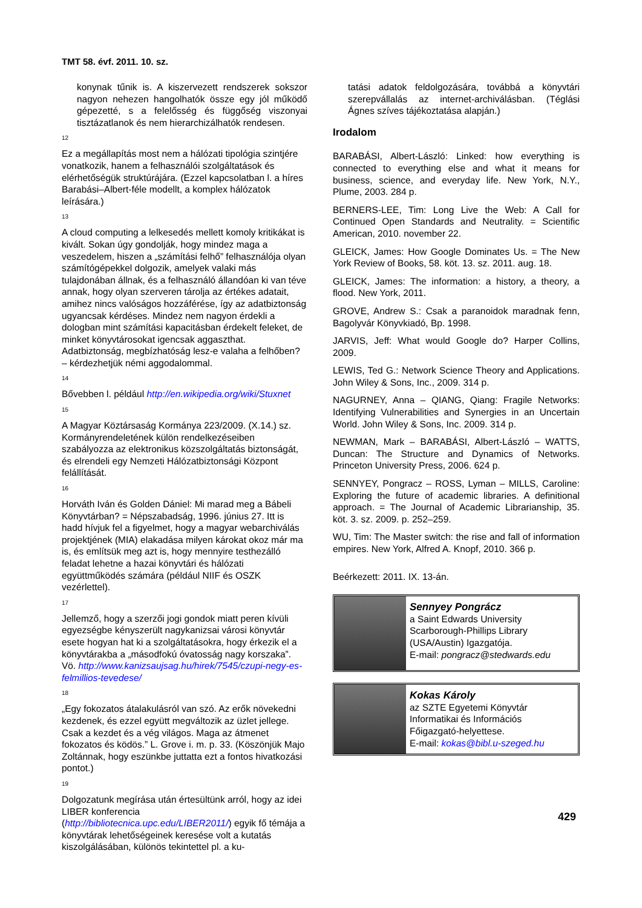TMT 58. évf. 2011. 10. sz.
konynak tűnik is. A kiszervezett rendszerek sokszor nagyon nehezen hangolhatók össze egy jól működő gépezetté, s a felelősség és függőség viszonyai tisztázatlanok és nem hierarchizálhatók rendesen.
<sup>12</sup>
Ez a megállapítás most nem a hálózati tipológia szintjére vonatkozik, hanem a felhasználói szolgáltatások és elérhetőségük struktúrájára. (Ezzel kapcsolatban l. a híres Barabási–Albert-féle modellt, a komplex hálózatok leírására.)
<sup>13</sup>
A cloud computing a lelkesedés mellett komoly kritikákat is kivált. Sokan úgy gondolják, hogy mindez maga a veszedelem, hiszen a „számítási felhő” felhasználója olyan számítógépekkel dolgozik, amelyek valaki más tulajdonában állnak, és a felhasználó állandóan ki van téve annak, hogy olyan szerveren tárolja az értékes adatait, amihez nincs valóságos hozzáférése, így az adatbiztonság ugyancsak kérdéses. Mindez nem nagyon érdekli a dologban mint számítási kapacitásban érdekelt feleket, de minket könyvtárosokat igencsak aggaszthat. Adatbiztonság, megbízhatóság lesz-e valaha a felhőben? – kérdezhetjük némi aggodalommal.
<sup>14</sup>
Bővebben l. például http://en.wikipedia.org/wiki/Stuxnet
<sup>15</sup>
A Magyar Köztársaság Kormánya 223/2009. (X.14.) sz. Kormányrendeletének külön rendelkezéseiben szabályozza az elektronikus közszolgáltatás biztonságát, és elrendeli egy Nemzeti Hálózatbiztonsági Központ felállítását.
<sup>16</sup>
Horváth Iván és Golden Dániel: Mi marad meg a Bábeli Könyvtárban? = Népszabadság, 1996. június 27. Itt is hadd hívjuk fel a figyelmet, hogy a magyar webarchiválás projektjének (MIA) elakadása milyen károkat okoz már ma is, és említsük meg azt is, hogy mennyire testhezálló feladat lehetne a hazai könyvtári és hálózati együttműködés számára (például NIIF és OSZK vezérlettel).
<sup>17</sup>
Jellemző, hogy a szerzői jogi gondok miatt peren kívüli egyezségbe kényszerült nagykanizsai városi könyvtár esete hogyan hat ki a szolgáltatásokra, hogy érkezik el a könyvtárakba a „másodfokú óvatosság nagy korszaka”. Vö. http://www.kanizsaujsag.hu/hirek/7545/czupi-negy-es-felmillios-tevedese/
<sup>18</sup>
„Egy fokozatos átalakulásról van szó. Az erők növekedni kezdenek, és ezzel együtt megváltozik az üzlet jellege. Csak a kezdet és a vég világos. Maga az átmenet fokozatos és ködös.” L. Grove i. m. p. 33. (Köszönjük Majo Zoltánnak, hogy eszünkbe juttatta ezt a fontos hivatkozási pontot.)
<sup>19</sup>
Dolgozatunk megírása után értesültünk arról, hogy az idei LIBER konferencia (http://bibliotecnica.upc.edu/LIBER2011/) egyik fő témája a könyvtárak lehetőségeinek keresése volt a kutatás kiszolgálásában, különös tekintettel pl. a ku-
tatási adatok feldolgozására, továbbá a könyvtári szerepvállalás az internet-archiválásban. (Téglási Ágnes szíves tájékoztatása alapján.)
Irodalom
BARABÁSI, Albert-László: Linked: how everything is connected to everything else and what it means for business, science, and everyday life. New York, N.Y., Plume, 2003. 284 p.
BERNERS-LEE, Tim: Long Live the Web: A Call for Continued Open Standards and Neutrality. = Scientific American, 2010. november 22.
GLEICK, James: How Google Dominates Us. = The New York Review of Books, 58. köt. 13. sz. 2011. aug. 18.
GLEICK, James: The information: a history, a theory, a flood. New York, 2011.
GROVE, Andrew S.: Csak a paranoidok maradnak fenn, Bagolyvár Könyvkiadó, Bp. 1998.
JARVIS, Jeff: What would Google do? Harper Collins, 2009.
LEWIS, Ted G.: Network Science Theory and Applications. John Wiley & Sons, Inc., 2009. 314 p.
NAGURNEY, Anna – QIANG, Qiang: Fragile Networks: Identifying Vulnerabilities and Synergies in an Uncertain World. John Wiley & Sons, Inc. 2009. 314 p.
NEWMAN, Mark – BARABÁSI, Albert-László – WATTS, Duncan: The Structure and Dynamics of Networks. Princeton University Press, 2006. 624 p.
SENNYEY, Pongracz – ROSS, Lyman – MILLS, Caroline: Exploring the future of academic libraries. A definitional approach. = The Journal of Academic Librarianship, 35. köt. 3. sz. 2009. p. 252–259.
WU, Tim: The Master switch: the rise and fall of information empires. New York, Alfred A. Knopf, 2010. 366 p.
Beérkezett: 2011. IX. 13-án.
Sennyey Pongrácz
a Saint Edwards University
Scarborough-Phillips Library
(USA/Austin) Igazgatója.
E-mail: pongracz@stedwards.edu
Kokas Károly
az SZTE Egyetemi Könyvtár
Informatikai és Információs
Főigazgató-helyettese.
E-mail: kokas@bibl.u-szeged.hu
429